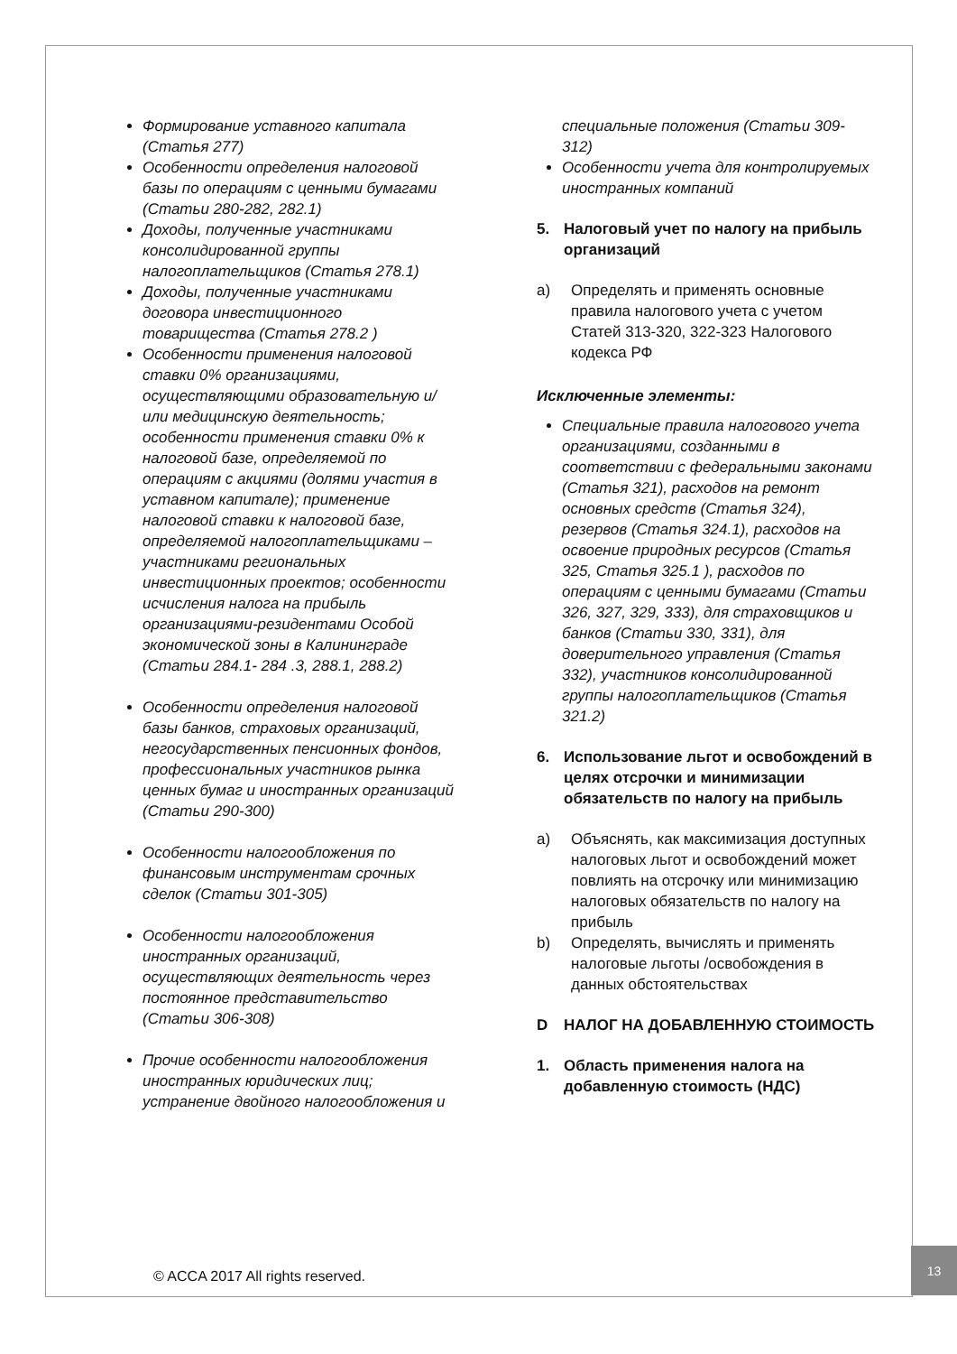Формирование уставного капитала (Статья 277)
Особенности определения налоговой базы по операциям с ценными бумагами (Статьи 280-282, 282.1)
Доходы, полученные участниками консолидированной группы налогоплательщиков (Статья 278.1)
Доходы, полученные участниками договора инвестиционного товарищества (Статья 278.2 )
Особенности применения налоговой ставки 0% организациями, осуществляющими образовательную и/или медицинскую деятельность; особенности применения ставки 0% к налоговой базе, определяемой по операциям с акциями (долями участия в уставном капитале); применение налоговой ставки к налоговой базе, определяемой налогоплательщиками – участниками региональных инвестиционных проектов; особенности исчисления налога на прибыль организациями-резидентами Особой экономической зоны в Калининграде (Статьи 284.1- 284 .3, 288.1, 288.2)
Особенности определения налоговой базы банков, страховых организаций, негосударственных пенсионных фондов, профессиональных участников рынка ценных бумаг и иностранных организаций (Статьи 290-300)
Особенности налогообложения по финансовым инструментам срочных сделок (Статьи 301-305)
Особенности налогообложения иностранных организаций, осуществляющих деятельность через постоянное представительство (Статьи 306-308)
Прочие особенности налогообложения иностранных юридических лиц; устранение двойного налогообложения и
специальные положения (Статьи 309-312)
Особенности учета для контролируемых иностранных компаний
5. Налоговый учет по налогу на прибыль организаций
a) Определять и применять основные правила налогового учета с учетом Статей 313-320, 322-323 Налогового кодекса РФ
Исключенные элементы:
Специальные правила налогового учета организациями, созданными в соответствии с федеральными законами (Статья 321), расходов на ремонт основных средств (Статья 324), резервов (Статья 324.1), расходов на освоение природных ресурсов (Статья 325, Статья 325.1 ), расходов по операциям с ценными бумагами (Статьи 326, 327, 329, 333), для страховщиков и банков (Статьи 330, 331), для доверительного управления (Статья 332), участников консолидированной группы налогоплательщиков (Статья 321.2)
6. Использование льгот и освобождений в целях отсрочки и минимизации обязательств по налогу на прибыль
a) Объяснять, как максимизация доступных налоговых льгот и освобождений может повлиять на отсрочку или минимизацию налоговых обязательств по налогу на прибыль
b) Определять, вычислять и применять налоговые льготы /освобождения в данных обстоятельствах
D НАЛОГ НА ДОБАВЛЕННУЮ СТОИМОСТЬ
1. Область применения налога на добавленную стоимость (НДС)
© ACCA 2017 All rights reserved.
13